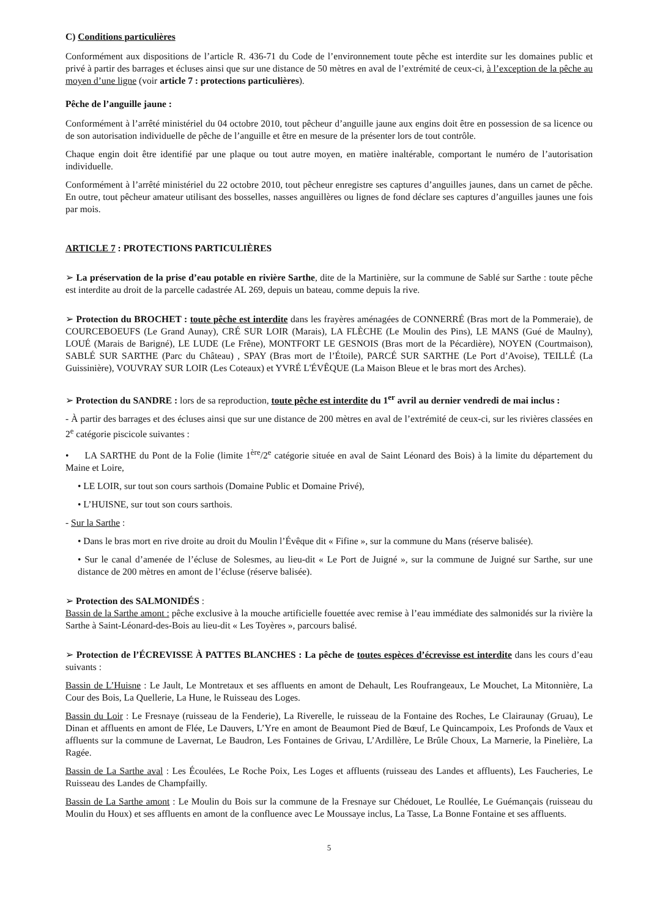C) Conditions particulières
Conformément aux dispositions de l’article R. 436-71 du Code de l’environnement toute pêche est interdite sur les domaines public et privé à partir des barrages et écluses ainsi que sur une distance de 50 mètres en aval de l’extrémité de ceux-ci, à l’exception de la pêche au moyen d’une ligne (voir article 7 : protections particulières).
Pêche de l’anguille jaune :
Conformément à l’arrêté ministériel du 04 octobre 2010, tout pêcheur d’anguille jaune aux engins doit être en possession de sa licence ou de son autorisation individuelle de pêche de l’anguille et être en mesure de la présenter lors de tout contrôle.
Chaque engin doit être identifié par une plaque ou tout autre moyen, en matière inaltérable, comportant le numéro de l’autorisation individuelle.
Conformément à l’arrêté ministériel du 22 octobre 2010, tout pêcheur enregistre ses captures d’anguilles jaunes, dans un carnet de pêche. En outre, tout pêcheur amateur utilisant des bosselles, nasses anguillères ou lignes de fond déclare ses captures d’anguilles jaunes une fois par mois.
ARTICLE 7 : PROTECTIONS PARTICULIÈRES
➢ La préservation de la prise d’eau potable en rivière Sarthe, dite de la Martinière, sur la commune de Sablé sur Sarthe : toute pêche est interdite au droit de la parcelle cadastrée AL 269, depuis un bateau, comme depuis la rive.
➢ Protection du BROCHET : toute pêche est interdite dans les frayères aménagées de CONNERRÉ (Bras mort de la Pommeraie), de COURCEBOEUFS (Le Grand Aunay), CRÉ SUR LOIR (Marais), LA FLÈCHE (Le Moulin des Pins), LE MANS (Gué de Maulny), LOUÉ (Marais de Barigné), LE LUDE (Le Frêne), MONTFORT LE GESNOIS (Bras mort de la Pécardière), NOYEN (Courtmaison), SABLÉ SUR SARTHE (Parc du Château) , SPAY (Bras mort de l’Étoile), PARCÉ SUR SARTHE (Le Port d’Avoise), TEILLÉ (La Guissinière), VOUVRAY SUR LOIR (Les Coteaux) et YVRÉ L'ÉVÊQUE (La Maison Bleue et le bras mort des Arches).
➢ Protection du SANDRE : lors de sa reproduction, toute pêche est interdite du 1<sup>er</sup> avril au dernier vendredi de mai inclus :
- À partir des barrages et des écluses ainsi que sur une distance de 200 mètres en aval de l’extrémité de ceux-ci, sur les rivières classées en 2<sup>e</sup> catégorie piscicole suivantes :
• LA SARTHE du Pont de la Folie (limite 1<sup>ère</sup>/2<sup>e</sup> catégorie située en aval de Saint Léonard des Bois) à la limite du département du Maine et Loire,
• LE LOIR, sur tout son cours sarthois (Domaine Public et Domaine Privé),
• L’HUISNE, sur tout son cours sarthois.
- Sur la Sarthe :
• Dans le bras mort en rive droite au droit du Moulin l’Évêque dit « Fifine », sur la commune du Mans (réserve balisée).
• Sur le canal d’amenée de l’écluse de Solesmes, au lieu-dit « Le Port de Juigné », sur la commune de Juigné sur Sarthe, sur une distance de 200 mètres en amont de l’écluse (réserve balisée).
➢ Protection des SALMONIDÉS :
Bassin de la Sarthe amont : pêche exclusive à la mouche artificielle fouettée avec remise à l’eau immédiate des salmonidés sur la rivière la Sarthe à Saint-Léonard-des-Bois au lieu-dit « Les Toyères », parcours balisé.
➢ Protection de l’ÉCREVISSE À PATTES BLANCHES : La pêche de toutes espèces d’écrevisse est interdite dans les cours d’eau suivants :
Bassin de L’Huisne : Le Jault, Le Montretaux et ses affluents en amont de Dehault, Les Roufrangeaux, Le Mouchet, La Mitonnière, La Cour des Bois, La Quellerie, La Hune, le Ruisseau des Loges.
Bassin du Loir : Le Fresnaye (ruisseau de la Fenderie), La Riverelle, le ruisseau de la Fontaine des Roches, Le Clairaunay (Gruau), Le Dinan et affluents en amont de Flée, Le Dauvers, L’Yre en amont de Beaumont Pied de Bœuf, Le Quincampoix, Les Profonds de Vaux et affluents sur la commune de Lavernat, Le Baudron, Les Fontaines de Grivau, L’Ardillère, Le Brûle Choux, La Marnerie, la Pinelière, La Ragée.
Bassin de La Sarthe aval : Les Écoulées, Le Roche Poix, Les Loges et affluents (ruisseau des Landes et affluents), Les Faucheries, Le Ruisseau des Landes de Champfailly.
Bassin de La Sarthe amont : Le Moulin du Bois sur la commune de la Fresnaye sur Chédouet, Le Roullée, Le Guémançais (ruisseau du Moulin du Houx) et ses affluents en amont de la confluence avec Le Moussaye inclus, La Tasse, La Bonne Fontaine et ses affluents.
5